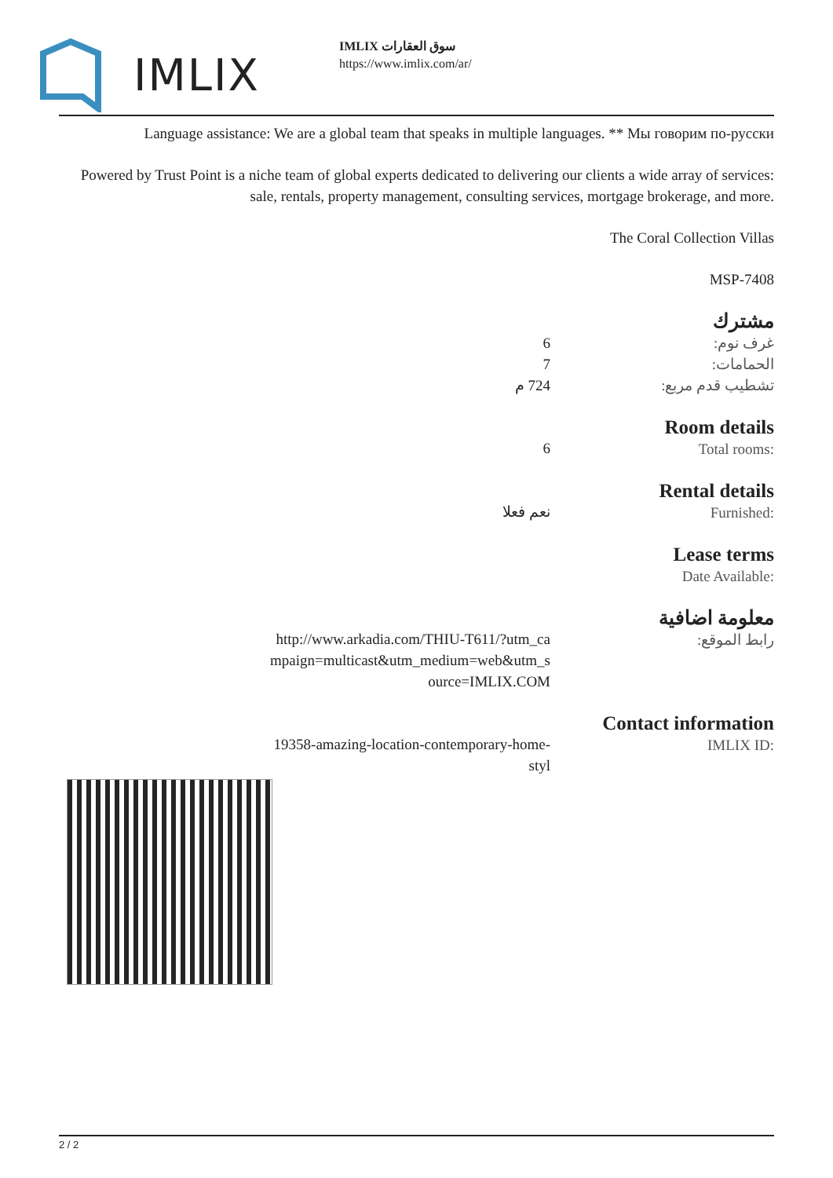IMLIX
IMLIX سوق العقارات
https://www.imlix.com/ar/
Language assistance: We are a global team that speaks in multiple languages. ** Мы говорим по-русски
Powered by Trust Point is a niche team of global experts dedicated to delivering our clients a wide array of services: sale, rentals, property management, consulting services, mortgage brokerage, and more.
The Coral Collection Villas
MSP-7408
| مشترك | | |
| غرف نوم: | 6 | |
| الحمامات: | 7 | |
| تشطيب قدم مربع: | 724 م | |
Room details
Total rooms:
6
Rental details
Furnished:
نعم فعلا
Lease terms
Date Available:
معلومة اضافية
رابط الموقع:
http://www.arkadia.com/THIU-T611/?utm_campaign=multicast&utm_medium=web&utm_source=IMLIX.COM
Contact information
IMLIX ID:
19358-amazing-location-contemporary-home-styl
2 / 2